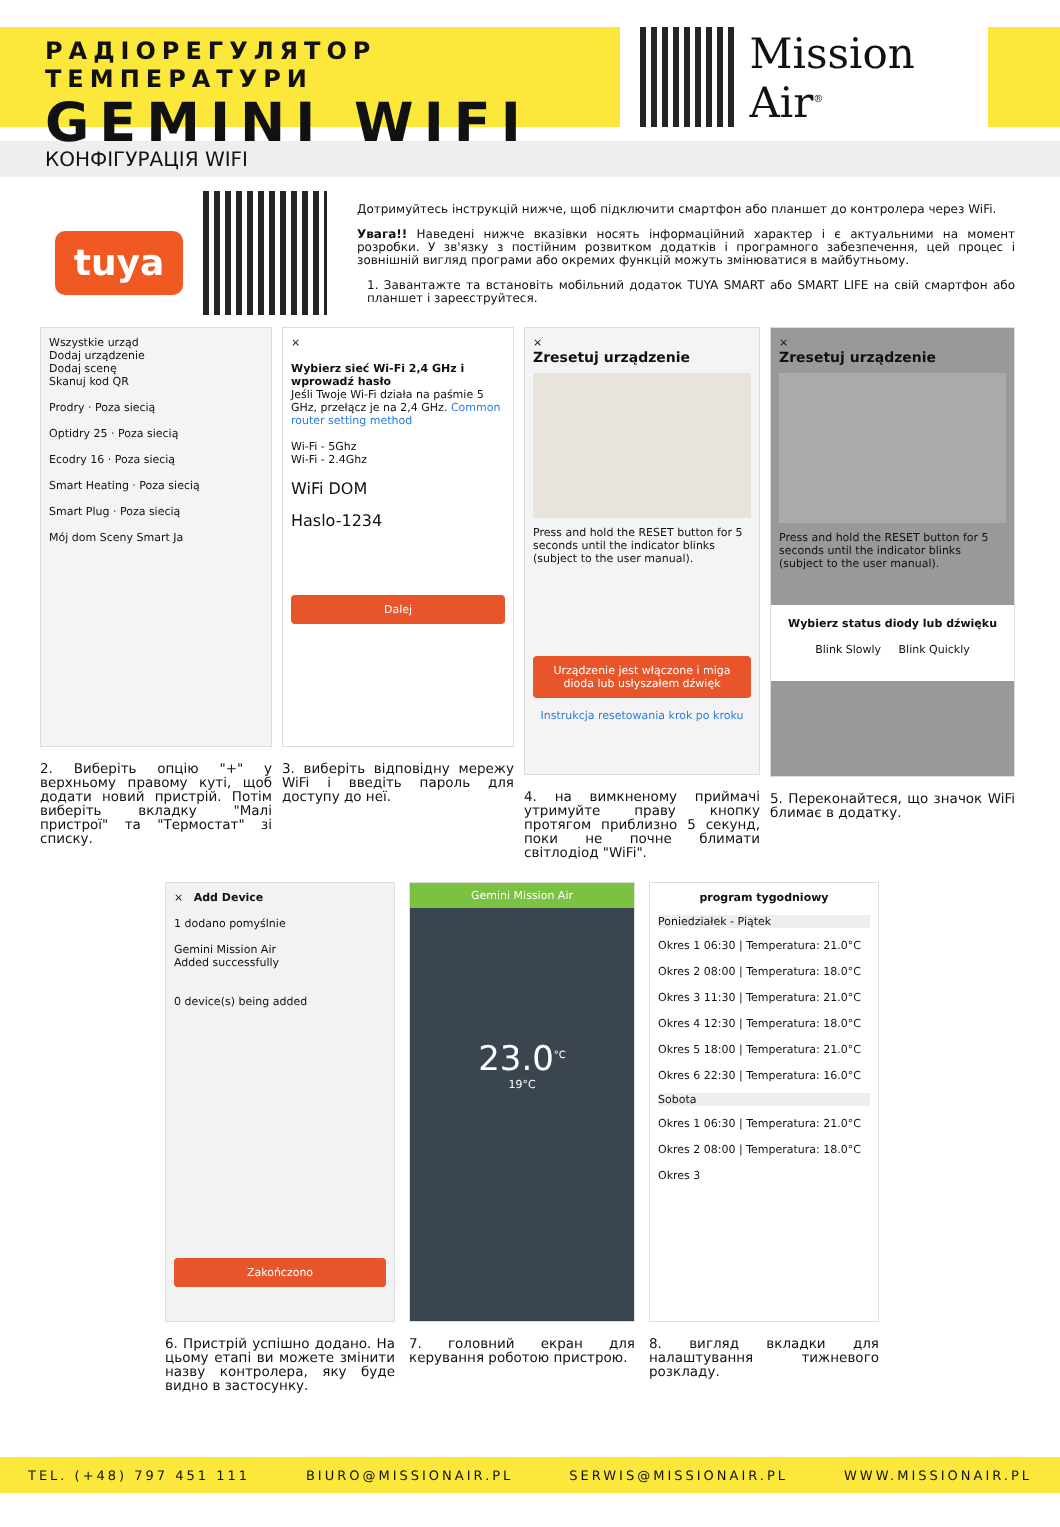РАДІОРЕГУЛЯТОР ТЕМПЕРАТУРИ
GEMINI WIFI
Mission Air<sup>®</sup>
КОНФІГУРАЦІЯ WIFI
tuya
Дотримуйтесь інструкцій нижче, щоб підключити смартфон або планшет до контролера через WiFi.
Увага!! Наведені нижче вказівки носять інформаційний характер і є актуальними на момент розробки. У зв'язку з постійним розвитком додатків і програмного забезпечення, цей процес і зовнішній вигляд програми або окремих функцій можуть змінюватися в майбутньому.
1. Завантажте та встановіть мобільний додаток TUYA SMART або SMART LIFE на свій смартфон або планшет і зареєструйтеся.
Wszystkie urząd
Dodaj urządzenie
Dodaj scenę
Skanuj kod QR
Prodry · Poza siecią
Optidry 25 · Poza siecią
Ecodry 16 · Poza siecią
Smart Heating · Poza siecią
Smart Plug · Poza siecią
Mój dom Sceny Smart Ja
2. Виберіть опцію "+" у верхньому правому куті, щоб додати новий пристрій. Потім виберіть вкладку "Малі пристрої" та "Термостат" зі списку.
×
Wybierz sieć Wi-Fi 2,4 GHz i wprowadź hasło
Jeśli Twoje Wi-Fi działa na paśmie 5 GHz, przełącz je na 2,4 GHz. Common router setting method
Wi-Fi - 5Ghz
Wi-Fi - 2.4Ghz
WiFi DOM
Haslo-1234
Dalej
3. виберіть відповідну мережу WiFi і введіть пароль для доступу до неї.
×
Zresetuj urządzenie
Press and hold the RESET button for 5 seconds until the indicator blinks (subject to the user manual).
Urządzenie jest włączone i miga dioda lub usłyszałem dźwięk
Instrukcja resetowania krok po kroku
4. на вимкненому приймачі утримуйте праву кнопку протягом приблизно 5 секунд, поки не почне блимати світлодіод "WiFi".
×
Zresetuj urządzenie
Press and hold the RESET button for 5 seconds until the indicator blinks (subject to the user manual).
Wybierz status diody lub dźwięku
Blink Slowly Blink Quickly
5. Переконайтеся, що значок WiFi блимає в додатку.
× Add Device
1 dodano pomyślnie
Gemini Mission Air
Added successfully
0 device(s) being added
Zakończono
6. Пристрій успішно додано. На цьому етапі ви можете змінити назву контролера, яку буде видно в застосунку.
Gemini Mission Air
23.0<sup>°C</sup>
19°C
7. головний екран для керування роботою пристрою.
program tygodniowy
Poniedziałek - Piątek
Okres 1 06:30 | Temperatura: 21.0°C
Okres 2 08:00 | Temperatura: 18.0°C
Okres 3 11:30 | Temperatura: 21.0°C
Okres 4 12:30 | Temperatura: 18.0°C
Okres 5 18:00 | Temperatura: 21.0°C
Okres 6 22:30 | Temperatura: 16.0°C
Sobota
Okres 1 06:30 | Temperatura: 21.0°C
Okres 2 08:00 | Temperatura: 18.0°C
Okres 3
8. вигляд вкладки для налаштування тижневого розкладу.
TEL. (+48) 797 451 111 BIURO@MISSIONAIR.PL SERWIS@MISSIONAIR.PL WWW.MISSIONAIR.PL